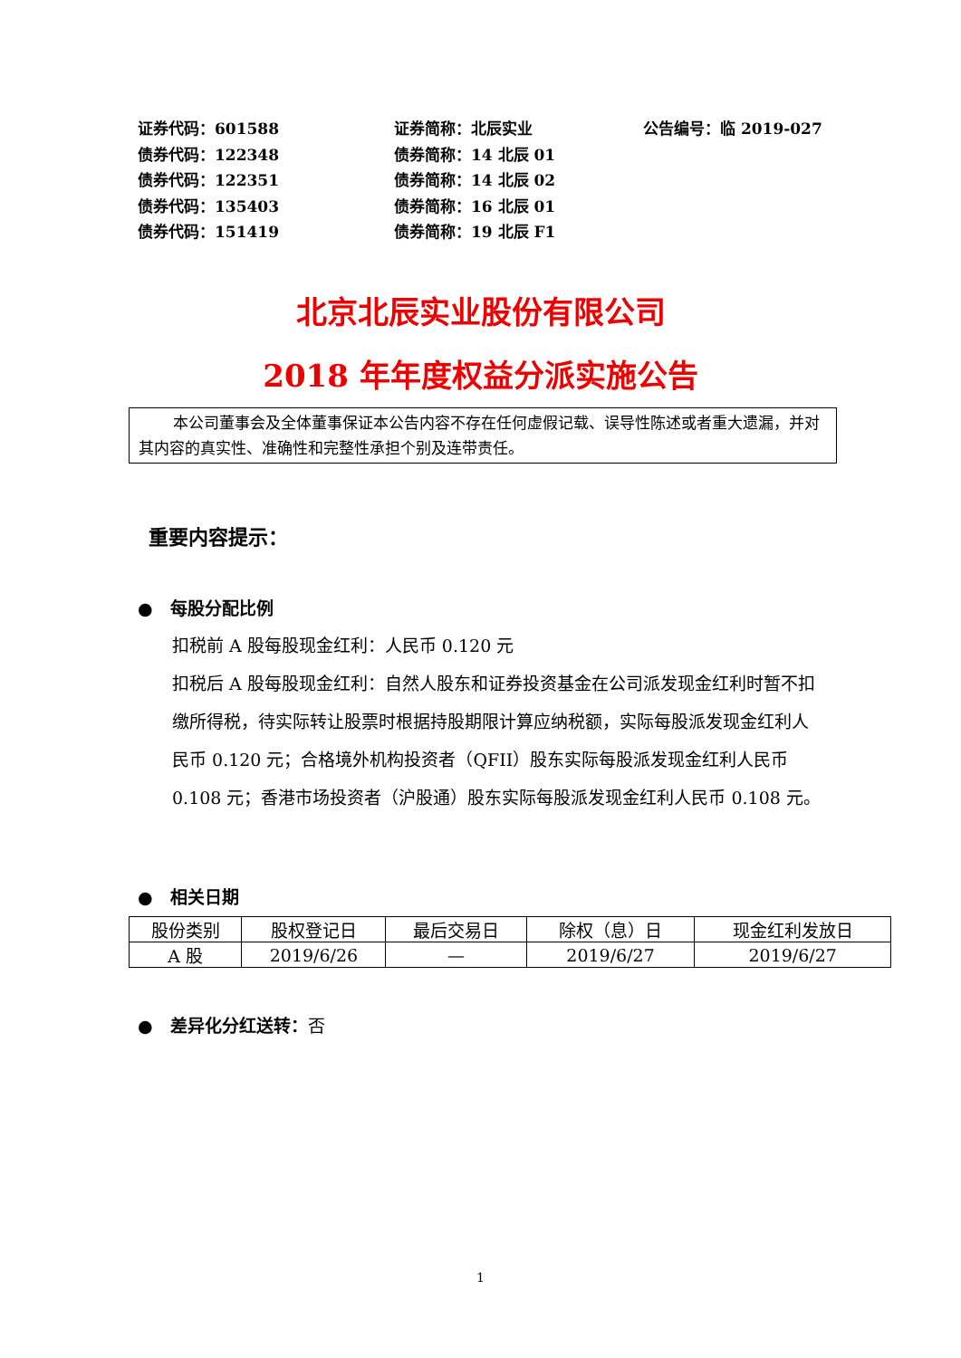证券代码：601588 证券简称：北辰实业 公告编号：临 2019-027
债券代码：122348 债券简称：14 北辰 01
债券代码：122351 债券简称：14 北辰 02
债券代码：135403 债券简称：16 北辰 01
债券代码：151419 债券简称：19 北辰 F1
北京北辰实业股份有限公司
2018 年年度权益分派实施公告
本公司董事会及全体董事保证本公告内容不存在任何虚假记载、误导性陈述或者重大遗漏，并对其内容的真实性、准确性和完整性承担个别及连带责任。
重要内容提示：
● 每股分配比例
扣税前 A 股每股现金红利：人民币 0.120 元
扣税后 A 股每股现金红利：自然人股东和证券投资基金在公司派发现金红利时暂不扣缴所得税，待实际转让股票时根据持股期限计算应纳税额，实际每股派发现金红利人民币 0.120 元；合格境外机构投资者（QFII）股东实际每股派发现金红利人民币 0.108 元；香港市场投资者（沪股通）股东实际每股派发现金红利人民币 0.108 元。
● 相关日期
| 股份类别 | 股权登记日 | 最后交易日 | 除权（息）日 | 现金红利发放日 |
| --- | --- | --- | --- | --- |
| A 股 | 2019/6/26 | — | 2019/6/27 | 2019/6/27 |
● 差异化分红送转：否
1